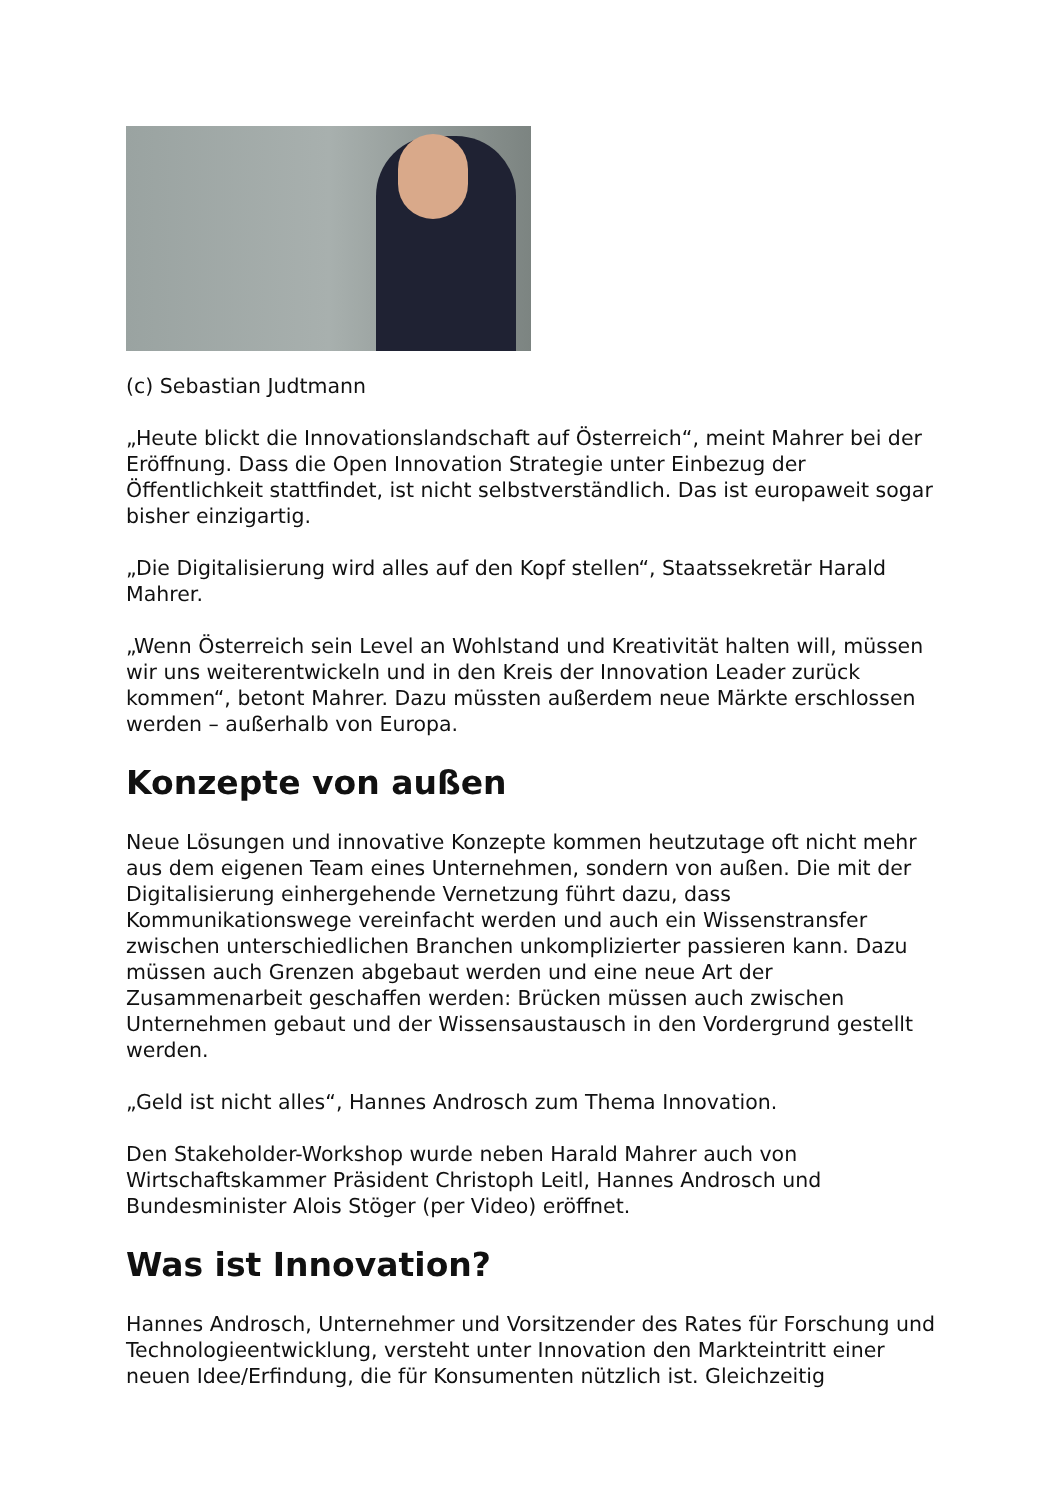(c) Sebastian Judtmann
„Heute blickt die Innovationslandschaft auf Österreich“, meint Mahrer bei der Eröffnung. Dass die Open Innovation Strategie unter Einbezug der Öffentlichkeit stattfindet, ist nicht selbstverständlich. Das ist europaweit sogar bisher einzigartig.
„Die Digitalisierung wird alles auf den Kopf stellen“, Staatssekretär Harald Mahrer.
„Wenn Österreich sein Level an Wohlstand und Kreativität halten will, müssen wir uns weiterentwickeln und in den Kreis der Innovation Leader zurück kommen“, betont Mahrer. Dazu müssten außerdem neue Märkte erschlossen werden – außerhalb von Europa.
Konzepte von außen
Neue Lösungen und innovative Konzepte kommen heutzutage oft nicht mehr aus dem eigenen Team eines Unternehmen, sondern von außen. Die mit der Digitalisierung einhergehende Vernetzung führt dazu, dass Kommunikationswege vereinfacht werden und auch ein Wissenstransfer zwischen unterschiedlichen Branchen unkomplizierter passieren kann. Dazu müssen auch Grenzen abgebaut werden und eine neue Art der Zusammenarbeit geschaffen werden: Brücken müssen auch zwischen Unternehmen gebaut und der Wissensaustausch in den Vordergrund gestellt werden.
„Geld ist nicht alles“, Hannes Androsch zum Thema Innovation.
Den Stakeholder-Workshop wurde neben Harald Mahrer auch von Wirtschaftskammer Präsident Christoph Leitl, Hannes Androsch und Bundesminister Alois Stöger (per Video) eröffnet.
Was ist Innovation?
Hannes Androsch, Unternehmer und Vorsitzender des Rates für Forschung und Technologieentwicklung, versteht unter Innovation den Markteintritt einer neuen Idee/Erfindung, die für Konsumenten nützlich ist. Gleichzeitig